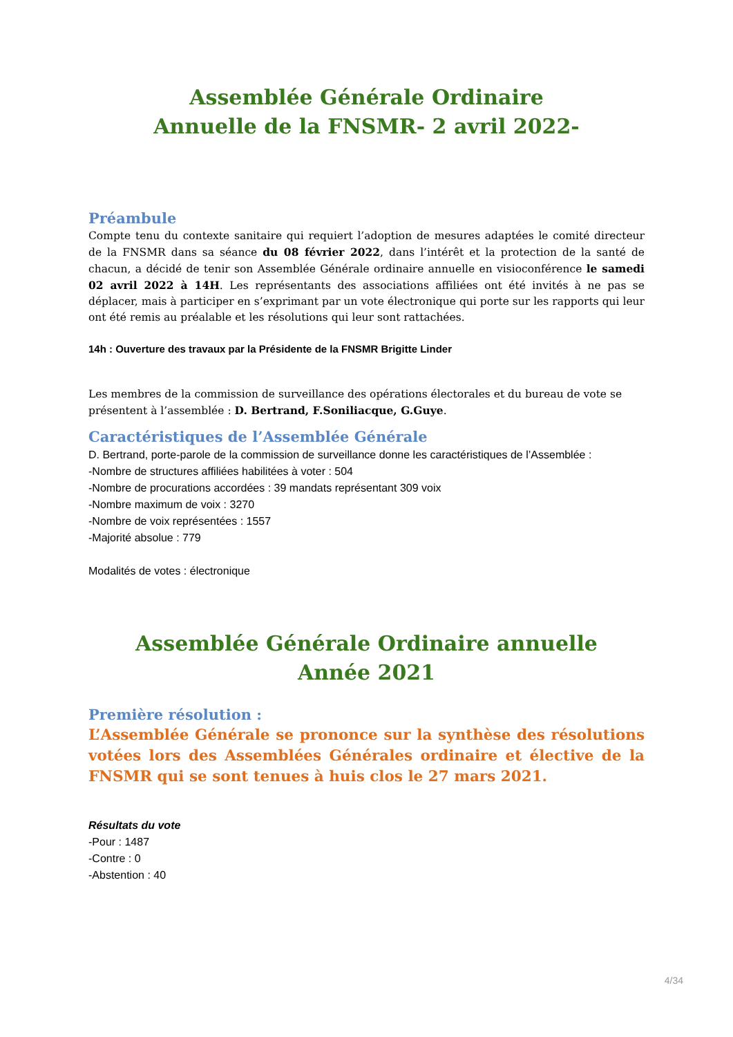Assemblée Générale Ordinaire
Annuelle de la FNSMR- 2 avril 2022-
Préambule
Compte tenu du contexte sanitaire qui requiert l’adoption de mesures adaptées le comité directeur de la FNSMR dans sa séance du 08 février 2022, dans l’intérêt et la protection de la santé de chacun, a décidé de tenir son Assemblée Générale ordinaire annuelle en visioconférence le samedi 02 avril 2022 à 14H. Les représentants des associations affiliées ont été invités à ne pas se déplacer, mais à participer en s’exprimant par un vote électronique qui porte sur les rapports qui leur ont été remis au préalable et les résolutions qui leur sont rattachées.
14h : Ouverture des travaux par la Présidente de la FNSMR Brigitte Linder
Les membres de la commission de surveillance des opérations électorales et du bureau de vote se présentent à l’assemblée : D. Bertrand, F.Soniliacque, G.Guye.
Caractéristiques de l’Assemblée Générale
D. Bertrand, porte-parole de la commission de surveillance donne les caractéristiques de l’Assemblée :
-Nombre de structures affiliées habilitées à voter : 504
-Nombre de procurations accordées : 39 mandats représentant 309 voix
-Nombre maximum de voix : 3270
-Nombre de voix représentées : 1557
-Majorité absolue : 779
Modalités de votes : électronique
Assemblée Générale Ordinaire annuelle
Année 2021
Première résolution :
L’Assemblée Générale se prononce sur la synthèse des résolutions votées lors des Assemblées Générales ordinaire et élective de la FNSMR qui se sont tenues à huis clos le 27 mars 2021.
Résultats du vote
-Pour : 1487
-Contre : 0
-Abstention : 40
4/34